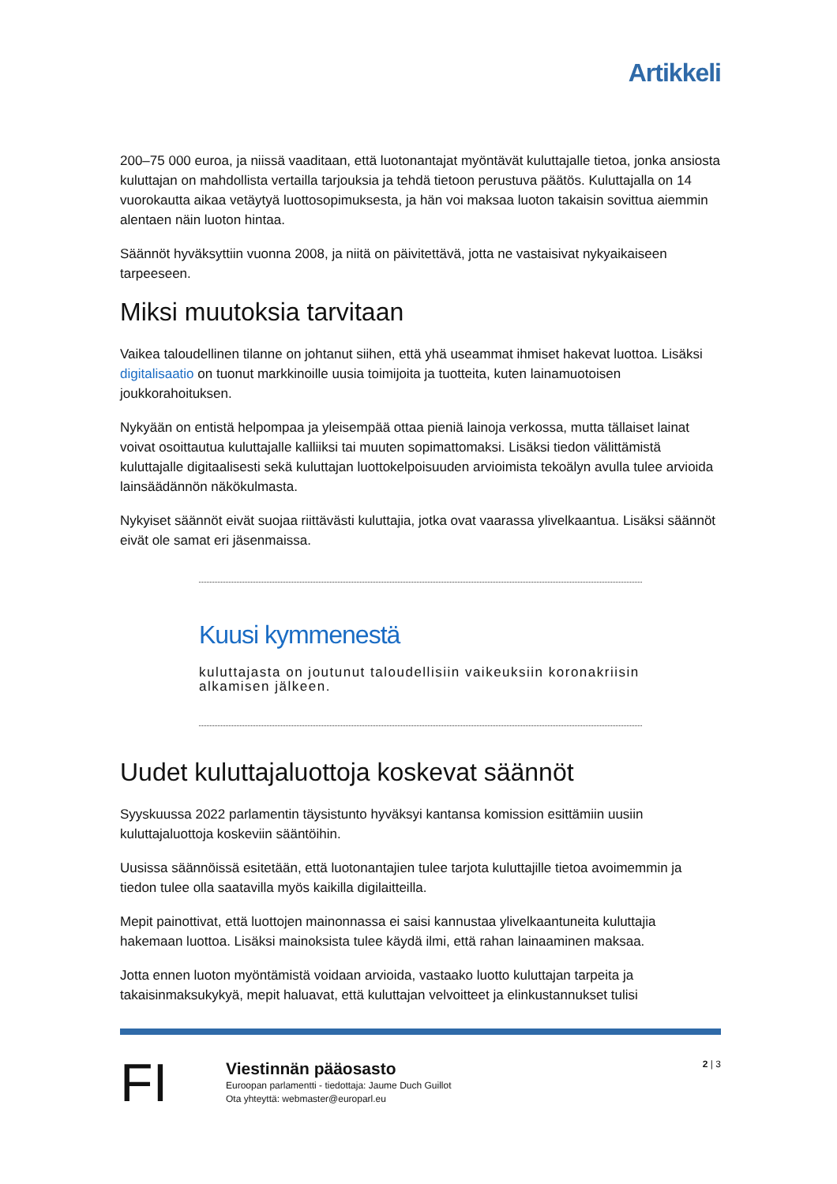Artikkeli
200–75 000 euroa, ja niissä vaaditaan, että luotonantajat myöntävät kuluttajalle tietoa, jonka ansiosta kuluttajan on mahdollista vertailla tarjouksia ja tehdä tietoon perustuva päätös. Kuluttajalla on 14 vuorokautta aikaa vetäytyä luottosopimuksesta, ja hän voi maksaa luoton takaisin sovittua aiemmin alentaen näin luoton hintaa.
Säännöt hyväksyttiin vuonna 2008, ja niitä on päivitettävä, jotta ne vastaisivat nykyaikaiseen tarpeeseen.
Miksi muutoksia tarvitaan
Vaikea taloudellinen tilanne on johtanut siihen, että yhä useammat ihmiset hakevat luottoa. Lisäksi digitalisaatio on tuonut markkinoille uusia toimijoita ja tuotteita, kuten lainamuotoisen joukkorahoituksen.
Nykyään on entistä helpompaa ja yleisempää ottaa pieniä lainoja verkossa, mutta tällaiset lainat voivat osoittautua kuluttajalle kalliiksi tai muuten sopimattomaksi. Lisäksi tiedon välittämistä kuluttajalle digitaalisesti sekä kuluttajan luottokelpoisuuden arvioimista tekoälyn avulla tulee arvioida lainsäädännön näkökulmasta.
Nykyiset säännöt eivät suojaa riittävästi kuluttajia, jotka ovat vaarassa ylivelkaantua. Lisäksi säännöt eivät ole samat eri jäsenmaissa.
Kuusi kymmenestä
kuluttajasta on joutunut taloudellisiin vaikeuksiin koronakriisin alkamisen jälkeen.
Uudet kuluttajaluottoja koskevat säännöt
Syyskuussa 2022 parlamentin täysistunto hyväksyi kantansa komission esittämiin uusiin kuluttajaluottoja koskeviin sääntöihin.
Uusissa säännöissä esitetään, että luotonantajien tulee tarjota kuluttajille tietoa avoimemmin ja tiedon tulee olla saatavilla myös kaikilla digilaitteilla.
Mepit painottivat, että luottojen mainonnassa ei saisi kannustaa ylivelkaantuneita kuluttajia hakemaan luottoa. Lisäksi mainoksista tulee käydä ilmi, että rahan lainaaminen maksaa.
Jotta ennen luoton myöntämistä voidaan arvioida, vastaako luotto kuluttajan tarpeita ja takaisinmaksukykyä, mepit haluavat, että kuluttajan velvoitteet ja elinkustannukset tulisi
FI
Viestinnän pääosasto
Euroopan parlamentti - tiedottaja: Jaume Duch Guillot
Ota yhteyttä: webmaster@europarl.eu
2 | 3